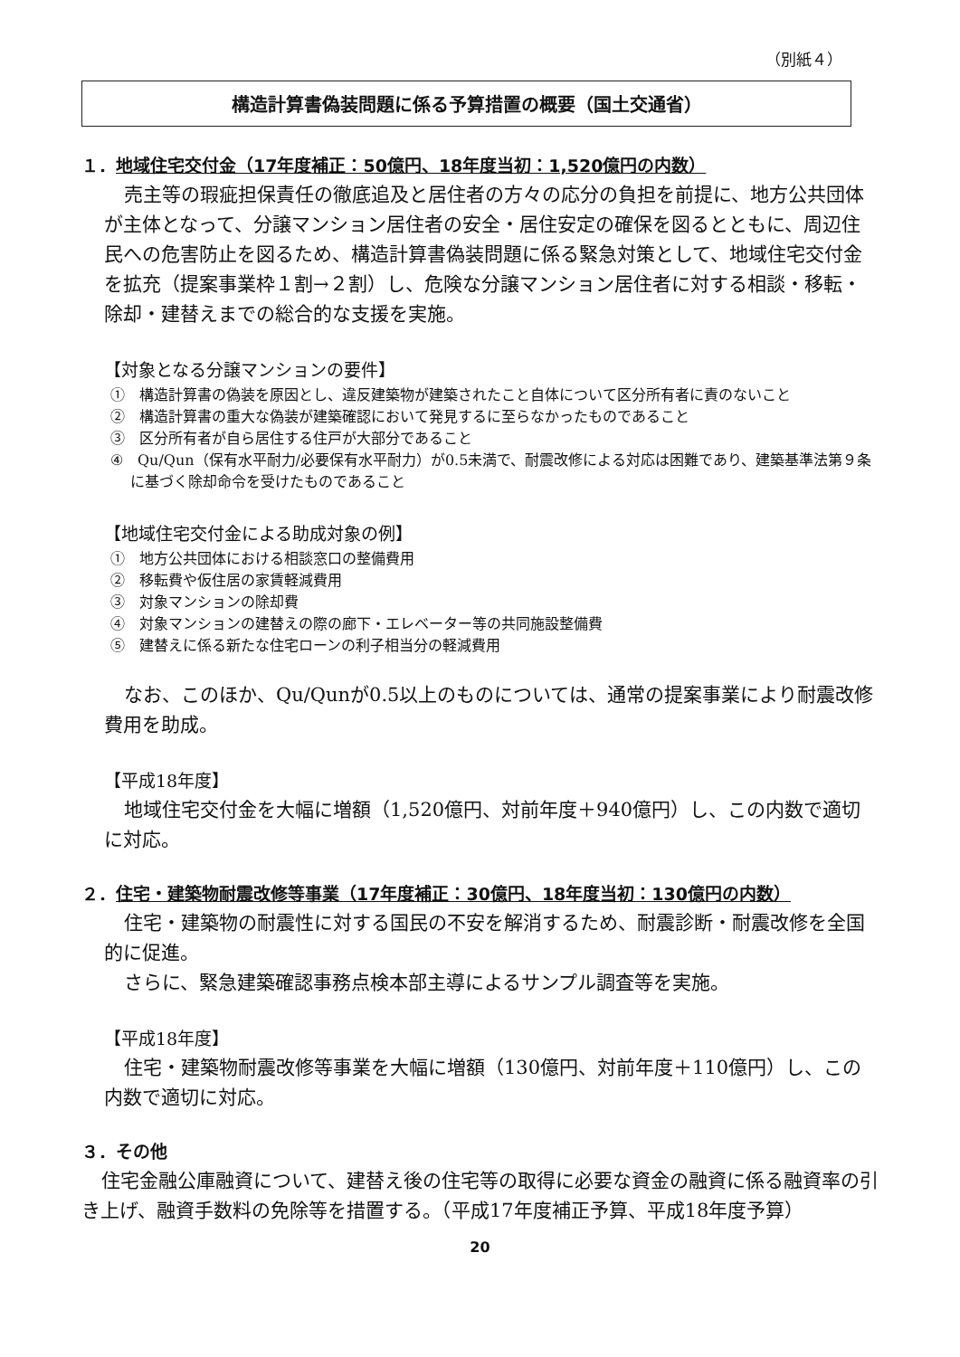（別紙４）
構造計算書偽装問題に係る予算措置の概要（国土交通省）
１．地域住宅交付金（17年度補正：50億円、18年度当初：1,520億円の内数）
売主等の瑕疵担保責任の徹底追及と居住者の方々の応分の負担を前提に、地方公共団体が主体となって、分譲マンション居住者の安全・居住安定の確保を図るとともに、周辺住民への危害防止を図るため、構造計算書偽装問題に係る緊急対策として、地域住宅交付金を拡充（提案事業枠１割→２割）し、危険な分譲マンション居住者に対する相談・移転・除却・建替えまでの総合的な支援を実施。
【対象となる分譲マンションの要件】
①　構造計算書の偽装を原因とし、違反建築物が建築されたこと自体について区分所有者に責のないこと
②　構造計算書の重大な偽装が建築確認において発見するに至らなかったものであること
③　区分所有者が自ら居住する住戸が大部分であること
④　Qu/Qun（保有水平耐力/必要保有水平耐力）が0.5未満で、耐震改修による対応は困難であり、建築基準法第９条に基づく除却命令を受けたものであること
【地域住宅交付金による助成対象の例】
①　地方公共団体における相談窓口の整備費用
②　移転費や仮住居の家賃軽減費用
③　対象マンションの除却費
④　対象マンションの建替えの際の廊下・エレベーター等の共同施設整備費
⑤　建替えに係る新たな住宅ローンの利子相当分の軽減費用
なお、このほか、Qu/Qunが0.5以上のものについては、通常の提案事業により耐震改修費用を助成。
【平成18年度】
地域住宅交付金を大幅に増額（1,520億円、対前年度＋940億円）し、この内数で適切に対応。
２．住宅・建築物耐震改修等事業（17年度補正：30億円、18年度当初：130億円の内数）
住宅・建築物の耐震性に対する国民の不安を解消するため、耐震診断・耐震改修を全国的に促進。
さらに、緊急建築確認事務点検本部主導によるサンプル調査等を実施。
【平成18年度】
住宅・建築物耐震改修等事業を大幅に増額（130億円、対前年度＋110億円）し、この内数で適切に対応。
３．その他
住宅金融公庫融資について、建替え後の住宅等の取得に必要な資金の融資に係る融資率の引き上げ、融資手数料の免除等を措置する。（平成17年度補正予算、平成18年度予算）
20